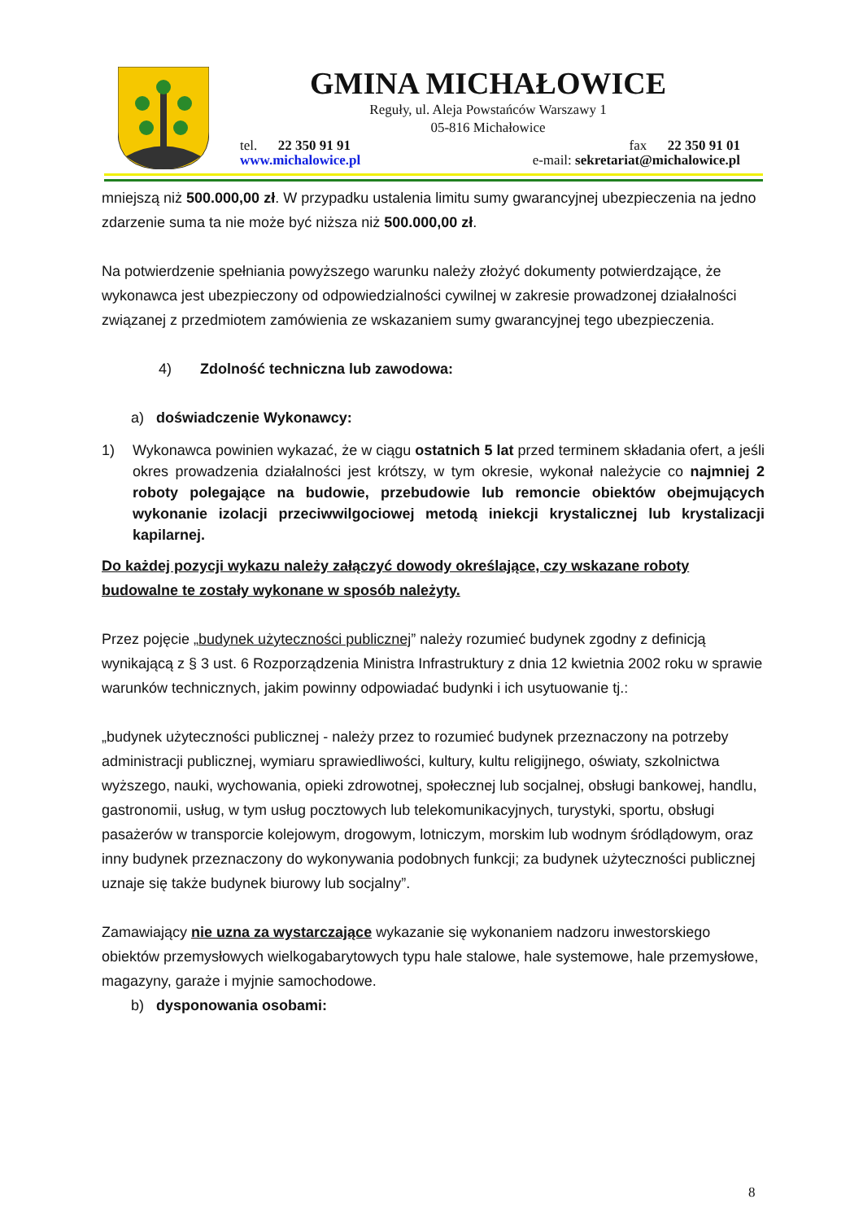GMINA MICHAŁOWICE
Reguły, ul. Aleja Powstańców Warszawy 1
05-816 Michałowice
tel. 22 350 91 91
www.michalowice.pl
fax 22 350 91 01
e-mail: sekretariat@michalowice.pl
mniejszą niż 500.000,00 zł. W przypadku ustalenia limitu sumy gwarancyjnej ubezpieczenia na jedno zdarzenie suma ta nie może być niższa niż 500.000,00 zł.
Na potwierdzenie spełniania powyższego warunku należy złożyć dokumenty potwierdzające, że wykonawca jest ubezpieczony od odpowiedzialności cywilnej w zakresie prowadzonej działalności związanej z przedmiotem zamówienia ze wskazaniem sumy gwarancyjnej tego ubezpieczenia.
4) Zdolność techniczna lub zawodowa:
a) doświadczenie Wykonawcy:
1) Wykonawca powinien wykazać, że w ciągu ostatnich 5 lat przed terminem składania ofert, a jeśli okres prowadzenia działalności jest krótszy, w tym okresie, wykonał należycie co najmniej 2 roboty polegające na budowie, przebudowie lub remoncie obiektów obejmujących wykonanie izolacji przeciwwilgociowej metodą iniekcji krystalicznej lub krystalizacji kapilarnej.
Do każdej pozycji wykazu należy załączyć dowody określające, czy wskazane roboty budowalne te zostały wykonane w sposób należyty.
Przez pojęcie „budynek użyteczności publicznej” należy rozumieć budynek zgodny z definicją wynikającą z § 3 ust. 6 Rozporządzenia Ministra Infrastruktury z dnia 12 kwietnia 2002 roku w sprawie warunków technicznych, jakim powinny odpowiadać budynki i ich usytuowanie tj.:
„budynek użyteczności publicznej - należy przez to rozumieć budynek przeznaczony na potrzeby administracji publicznej, wymiaru sprawiedliwości, kultury, kultu religijnego, oświaty, szkolnictwa wyższego, nauki, wychowania, opieki zdrowotnej, społecznej lub socjalnej, obsługi bankowej, handlu, gastronomii, usług, w tym usług pocztowych lub telekomunikacyjnych, turystyki, sportu, obsługi pasażerów w transporcie kolejowym, drogowym, lotniczym, morskim lub wodnym śródlądowym, oraz inny budynek przeznaczony do wykonywania podobnych funkcji; za budynek użyteczności publicznej uznaje się także budynek biurowy lub socjalny”.
Zamawiający nie uzna za wystarczające wykazanie się wykonaniem nadzoru inwestorskiego obiektów przemysłowych wielkogabarytowych typu hale stalowe, hale systemowe, hale przemysłowe, magazyny, garaże i myjnie samochodowe.
b) dysponowania osobami:
8